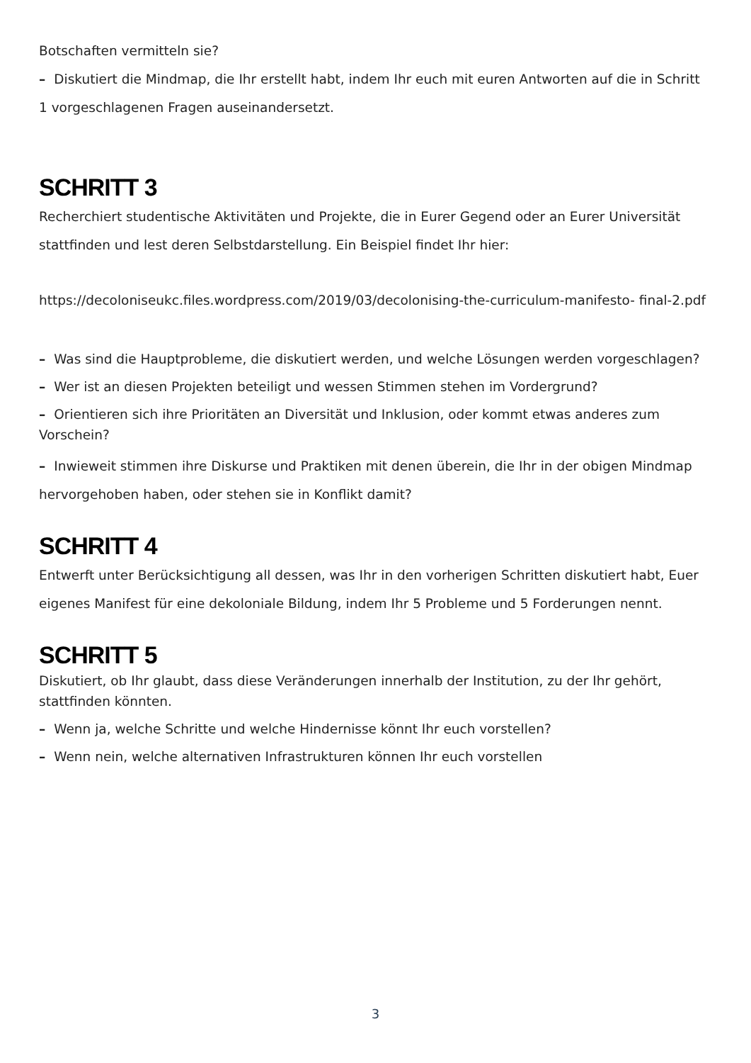Botschaften vermitteln sie?
– Diskutiert die Mindmap, die Ihr erstellt habt, indem Ihr euch mit euren Antworten auf die in Schritt 1 vorgeschlagenen Fragen auseinandersetzt.
SCHRITT 3
Recherchiert studentische Aktivitäten und Projekte, die in Eurer Gegend oder an Eurer Universität stattfinden und lest deren Selbstdarstellung. Ein Beispiel findet Ihr hier:
https://decoloniseukc.files.wordpress.com/2019/03/decolonising-the-curriculum-manifesto- final-2.pdf
– Was sind die Hauptprobleme, die diskutiert werden, und welche Lösungen werden vorgeschlagen?
– Wer ist an diesen Projekten beteiligt und wessen Stimmen stehen im Vordergrund?
– Orientieren sich ihre Prioritäten an Diversität und Inklusion, oder kommt etwas anderes zum Vorschein?
– Inwieweit stimmen ihre Diskurse und Praktiken mit denen überein, die Ihr in der obigen Mindmap hervorgehoben haben, oder stehen sie in Konflikt damit?
SCHRITT 4
Entwerft unter Berücksichtigung all dessen, was Ihr in den vorherigen Schritten diskutiert habt, Euer eigenes Manifest für eine dekoloniale Bildung, indem Ihr 5 Probleme und 5 Forderungen nennt.
SCHRITT 5
Diskutiert, ob Ihr glaubt, dass diese Veränderungen innerhalb der Institution, zu der Ihr gehört, stattfinden könnten.
– Wenn ja, welche Schritte und welche Hindernisse könnt Ihr euch vorstellen?
– Wenn nein, welche alternativen Infrastrukturen können Ihr euch vorstellen
3